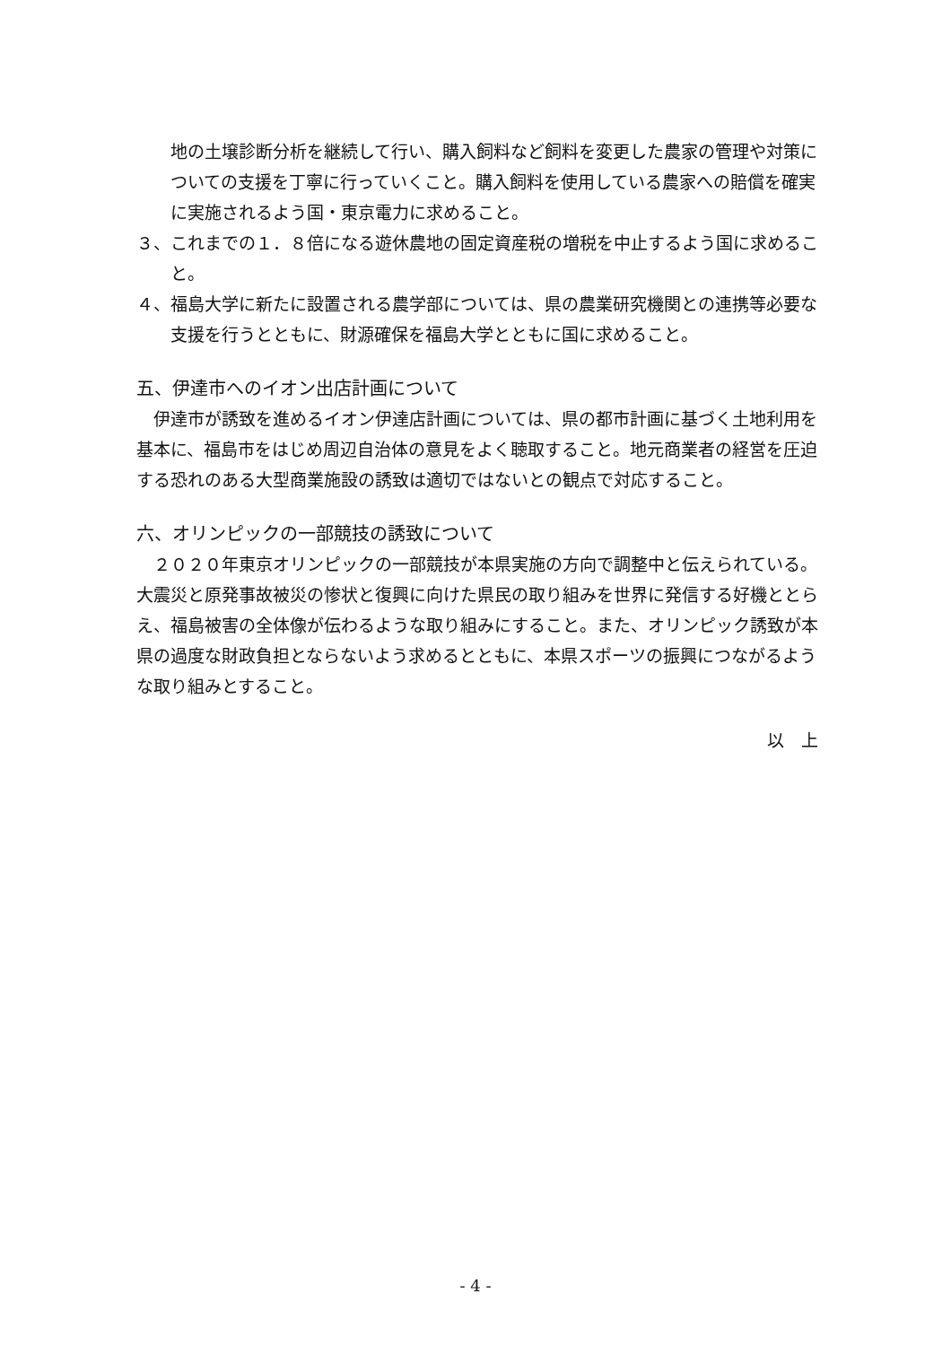地の土壌診断分析を継続して行い、購入飼料など飼料を変更した農家の管理や対策についての支援を丁寧に行っていくこと。購入飼料を使用している農家への賠償を確実に実施されるよう国・東京電力に求めること。
３、これまでの１．８倍になる遊休農地の固定資産税の増税を中止するよう国に求めること。
４、福島大学に新たに設置される農学部については、県の農業研究機関との連携等必要な支援を行うとともに、財源確保を福島大学とともに国に求めること。
五、伊達市へのイオン出店計画について
　伊達市が誘致を進めるイオン伊達店計画については、県の都市計画に基づく土地利用を基本に、福島市をはじめ周辺自治体の意見をよく聴取すること。地元商業者の経営を圧迫する恐れのある大型商業施設の誘致は適切ではないとの観点で対応すること。
六、オリンピックの一部競技の誘致について
　２０２０年東京オリンピックの一部競技が本県実施の方向で調整中と伝えられている。大震災と原発事故被災の惨状と復興に向けた県民の取り組みを世界に発信する好機ととらえ、福島被害の全体像が伝わるような取り組みにすること。また、オリンピック誘致が本県の過度な財政負担とならないよう求めるとともに、本県スポーツの振興につながるような取り組みとすること。
以　上
- 4 -